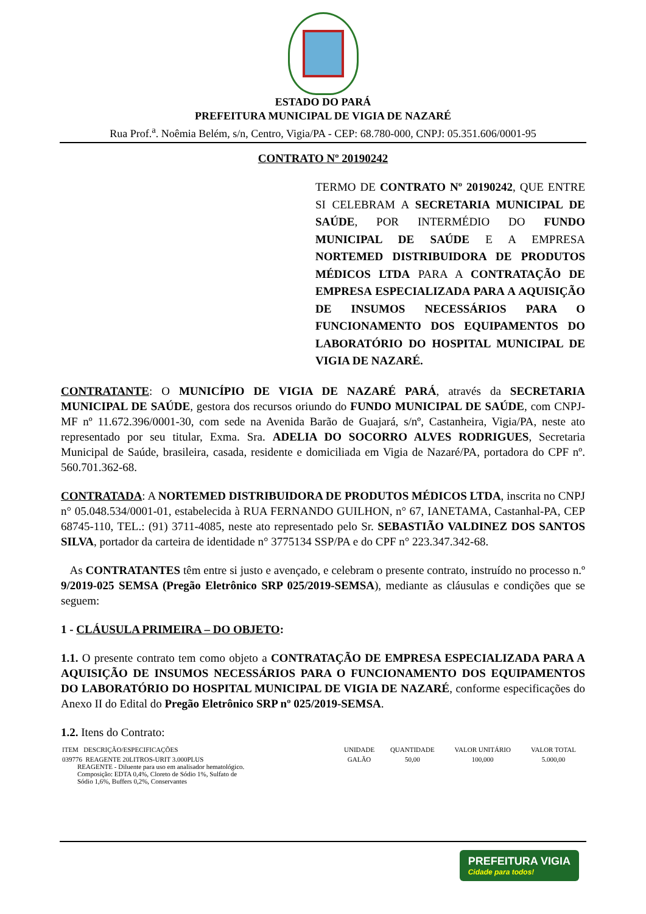ESTADO DO PARÁ
PREFEITURA MUNICIPAL DE VIGIA DE NAZARÉ
Rua Prof.<sup>a</sup>. Noêmia Belém, s/n, Centro, Vigia/PA - CEP: 68.780-000, CNPJ: 05.351.606/0001-95
CONTRATO Nº 20190242
TERMO DE CONTRATO Nº 20190242, QUE ENTRE SI CELEBRAM A SECRETARIA MUNICIPAL DE SAÚDE, POR INTERMÉDIO DO FUNDO MUNICIPAL DE SAÚDE E A EMPRESA NORTEMED DISTRIBUIDORA DE PRODUTOS MÉDICOS LTDA PARA A CONTRATAÇÃO DE EMPRESA ESPECIALIZADA PARA A AQUISIÇÃO DE INSUMOS NECESSÁRIOS PARA O FUNCIONAMENTO DOS EQUIPAMENTOS DO LABORATÓRIO DO HOSPITAL MUNICIPAL DE VIGIA DE NAZARÉ.
CONTRATANTE: O MUNICÍPIO DE VIGIA DE NAZARÉ PARÁ, através da SECRETARIA MUNICIPAL DE SAÚDE, gestora dos recursos oriundo do FUNDO MUNICIPAL DE SAÚDE, com CNPJ-MF nº 11.672.396/0001-30, com sede na Avenida Barão de Guajará, s/nº, Castanheira, Vigia/PA, neste ato representado por seu titular, Exma. Sra. ADELIA DO SOCORRO ALVES RODRIGUES, Secretaria Municipal de Saúde, brasileira, casada, residente e domiciliada em Vigia de Nazaré/PA, portadora do CPF nº. 560.701.362-68.
CONTRATADA: A NORTEMED DISTRIBUIDORA DE PRODUTOS MÉDICOS LTDA, inscrita no CNPJ n° 05.048.534/0001-01, estabelecida à RUA FERNANDO GUILHON, n° 67, IANETAMA, Castanhal-PA, CEP 68745-110, TEL.: (91) 3711-4085, neste ato representado pelo Sr. SEBASTIÃO VALDINEZ DOS SANTOS SILVA, portador da carteira de identidade n° 3775134 SSP/PA e do CPF n° 223.347.342-68.
As CONTRATANTES têm entre si justo e avençado, e celebram o presente contrato, instruído no processo n.º 9/2019-025 SEMSA (Pregão Eletrônico SRP 025/2019-SEMSA), mediante as cláusulas e condições que se seguem:
1 - CLÁUSULA PRIMEIRA – DO OBJETO:
1.1. O presente contrato tem como objeto a CONTRATAÇÃO DE EMPRESA ESPECIALIZADA PARA A AQUISIÇÃO DE INSUMOS NECESSÁRIOS PARA O FUNCIONAMENTO DOS EQUIPAMENTOS DO LABORATÓRIO DO HOSPITAL MUNICIPAL DE VIGIA DE NAZARÉ, conforme especificações do Anexo II do Edital do Pregão Eletrônico SRP nº 025/2019-SEMSA.
1.2. Itens do Contrato:
| ITEM DESCRIÇÃO/ESPECIFICAÇÕES | UNIDADE | QUANTIDADE | VALOR UNITÁRIO | VALOR TOTAL |
| --- | --- | --- | --- | --- |
| 039776 REAGENTE 20LITROS-URIT 3.000PLUS REAGENTE - Diluente para uso em analisador hematológico. Composição: EDTA 0,4%, Cloreto de Sódio 1%, Sulfato de Sódio 1,6%, Buffers 0,2%, Conservantes | GALÃO | 50,00 | 100,000 | 5.000,00 |
PREFEITURA VIGIA
Cidade para todos!